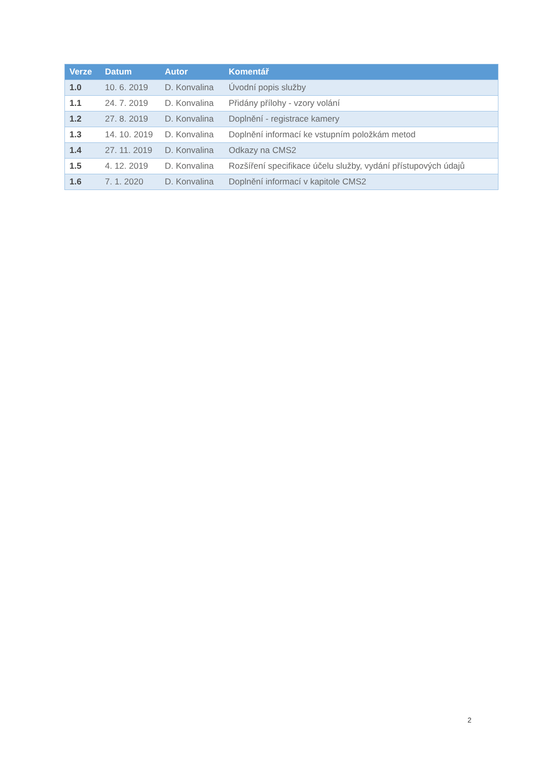| Verze | Datum | Autor | Komentář |
| --- | --- | --- | --- |
| 1.0 | 10. 6. 2019 | D. Konvalina | Úvodní popis služby |
| 1.1 | 24. 7. 2019 | D. Konvalina | Přidány přílohy - vzory volání |
| 1.2 | 27. 8. 2019 | D. Konvalina | Doplnění - registrace kamery |
| 1.3 | 14. 10. 2019 | D. Konvalina | Doplnění informací ke vstupním položkám metod |
| 1.4 | 27. 11. 2019 | D. Konvalina | Odkazy na CMS2 |
| 1.5 | 4. 12. 2019 | D. Konvalina | Rozšíření specifikace účelu služby, vydání přístupových údajů |
| 1.6 | 7. 1. 2020 | D. Konvalina | Doplnění informací v kapitole CMS2 |
2